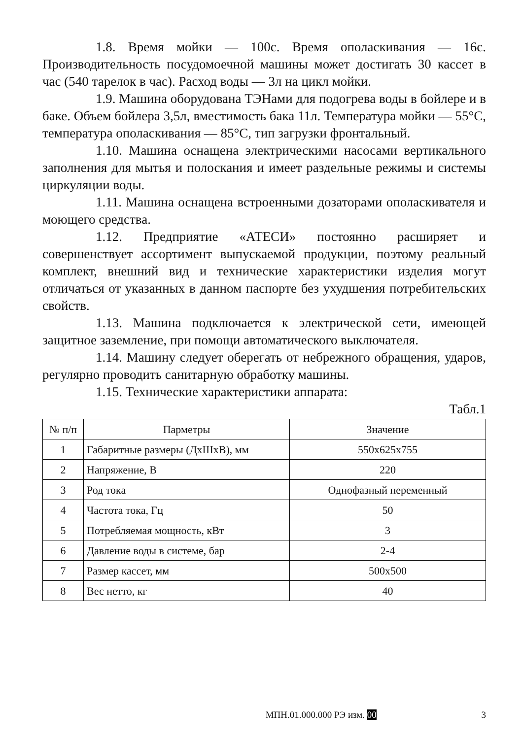1.8. Время мойки — 100с. Время ополаскивания — 16с. Производительность посудомоечной машины может достигать 30 кассет в час (540 тарелок в час). Расход воды — 3л на цикл мойки.
1.9. Машина оборудована ТЭНами для подогрева воды в бойлере и в баке. Объем бойлера 3,5л, вместимость бака 11л. Температура мойки — 55°С, температура ополаскивания — 85°С, тип загрузки фронтальный.
1.10. Машина оснащена электрическими насосами вертикального заполнения для мытья и полоскания и имеет раздельные режимы и системы циркуляции воды.
1.11. Машина оснащена встроенными дозаторами ополаскивателя и моющего средства.
1.12. Предприятие «АТЕСИ» постоянно расширяет и совершенствует ассортимент выпускаемой продукции, поэтому реальный комплект, внешний вид и технические характеристики изделия могут отличаться от указанных в данном паспорте без ухудшения потребительских свойств.
1.13. Машина подключается к электрической сети, имеющей защитное заземление, при помощи автоматического выключателя.
1.14. Машину следует оберегать от небрежного обращения, ударов, регулярно проводить санитарную обработку машины.
1.15. Технические характеристики аппарата:
Табл.1
| № п/п | Парметры | Значение |
| --- | --- | --- |
| 1 | Габаритные размеры (ДхШхВ), мм | 550х625х755 |
| 2 | Напряжение, В | 220 |
| 3 | Род тока | Однофазный переменный |
| 4 | Частота тока, Гц | 50 |
| 5 | Потребляемая мощность, кВт | 3 |
| 6 | Давление воды в системе, бар | 2-4 |
| 7 | Размер кассет, мм | 500х500 |
| 8 | Вес нетто, кг | 40 |
МПН.01.000.000 РЭ изм. 00 3